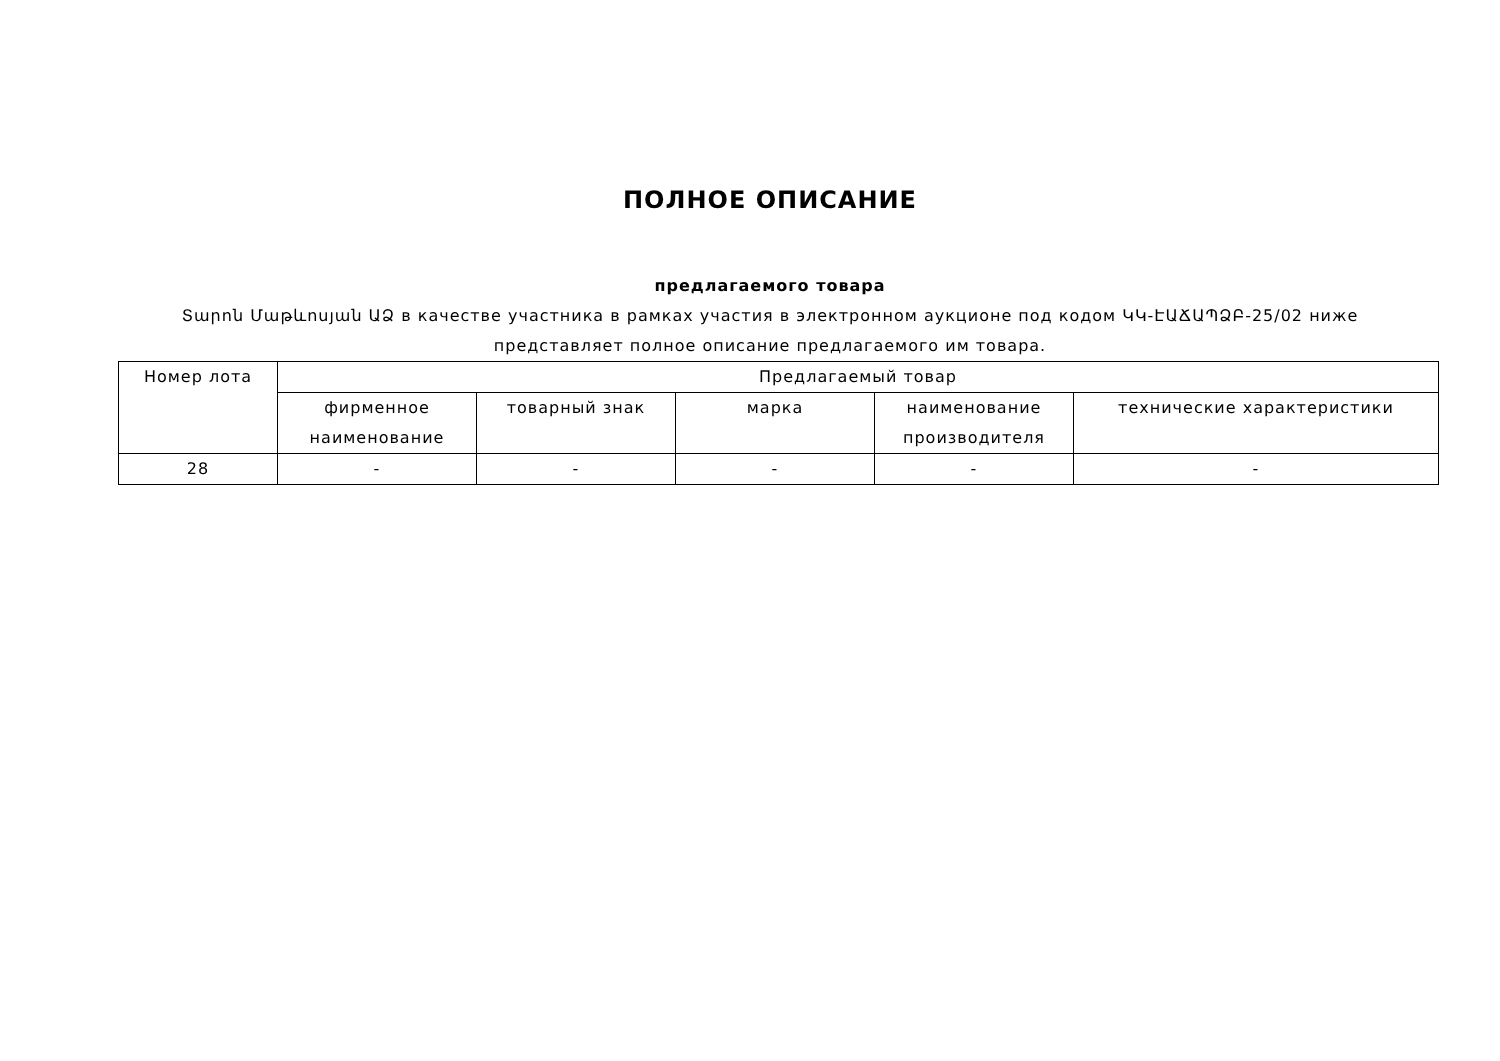ПОЛНОЕ ОПИСАНИЕ
предлагаемого товара
Տարոն Մաթևոսյան ԱՁ в качестве участника в рамках участия в электронном аукционе под кодом ԿԿ-ԷԱՃԱՊՁԲ-25/02 ниже представляет полное описание предлагаемого им товара.
| Номер лота | Предлагаемый товар | | | | |
| --- | --- | --- | --- | --- | --- |
| | фирменное наименование | товарный знак | марка | наименование производителя | технические характеристики |
| 28 | - | - | - | - | - |